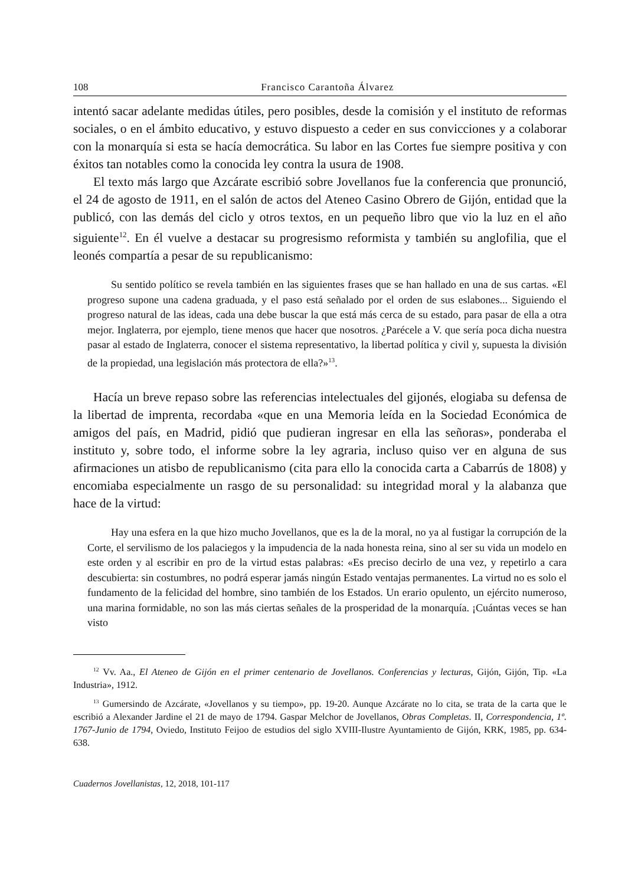108 Francisco Carantoña Álvarez
intentó sacar adelante medidas útiles, pero posibles, desde la comisión y el instituto de reformas sociales, o en el ámbito educativo, y estuvo dispuesto a ceder en sus convicciones y a colaborar con la monarquía si esta se hacía democrática. Su labor en las Cortes fue siempre positiva y con éxitos tan notables como la conocida ley contra la usura de 1908.
El texto más largo que Azcárate escribió sobre Jovellanos fue la conferencia que pronunció, el 24 de agosto de 1911, en el salón de actos del Ateneo Casino Obrero de Gijón, entidad que la publicó, con las demás del ciclo y otros textos, en un pequeño libro que vio la luz en el año siguiente<sup>12</sup>. En él vuelve a destacar su progresismo reformista y también su anglofilia, que el leonés compartía a pesar de su republicanismo:
Su sentido político se revela también en las siguientes frases que se han hallado en una de sus cartas. «El progreso supone una cadena graduada, y el paso está señalado por el orden de sus eslabones... Siguiendo el progreso natural de las ideas, cada una debe buscar la que está más cerca de su estado, para pasar de ella a otra mejor. Inglaterra, por ejemplo, tiene menos que hacer que nosotros. ¿Parécele a V. que sería poca dicha nuestra pasar al estado de Inglaterra, conocer el sistema representativo, la libertad política y civil y, supuesta la división de la propiedad, una legislación más protectora de ella?»<sup>13</sup>.
Hacía un breve repaso sobre las referencias intelectuales del gijonés, elogiaba su defensa de la libertad de imprenta, recordaba «que en una Memoria leída en la Sociedad Económica de amigos del país, en Madrid, pidió que pudieran ingresar en ella las señoras», ponderaba el instituto y, sobre todo, el informe sobre la ley agraria, incluso quiso ver en alguna de sus afirmaciones un atisbo de republicanismo (cita para ello la conocida carta a Cabarrús de 1808) y encomiaba especialmente un rasgo de su personalidad: su integridad moral y la alabanza que hace de la virtud:
Hay una esfera en la que hizo mucho Jovellanos, que es la de la moral, no ya al fustigar la corrupción de la Corte, el servilismo de los palaciegos y la impudencia de la nada honesta reina, sino al ser su vida un modelo en este orden y al escribir en pro de la virtud estas palabras: «Es preciso decirlo de una vez, y repetirlo a cara descubierta: sin costumbres, no podrá esperar jamás ningún Estado ventajas permanentes. La virtud no es solo el fundamento de la felicidad del hombre, sino también de los Estados. Un erario opulento, un ejército numeroso, una marina formidable, no son las más ciertas señales de la prosperidad de la monarquía. ¡Cuántas veces se han visto
<sup>12</sup> Vv. Aa., El Ateneo de Gijón en el primer centenario de Jovellanos. Conferencias y lecturas, Gijón, Gijón, Tip. «La Industria», 1912.
<sup>13</sup> Gumersindo de Azcárate, «Jovellanos y su tiempo», pp. 19-20. Aunque Azcárate no lo cita, se trata de la carta que le escribió a Alexander Jardine el 21 de mayo de 1794. Gaspar Melchor de Jovellanos, Obras Completas. II, Correspondencia, 1º. 1767-Junio de 1794, Oviedo, Instituto Feijoo de estudios del siglo XVIII-Ilustre Ayuntamiento de Gijón, KRK, 1985, pp. 634-638.
Cuadernos Jovellanistas, 12, 2018, 101-117